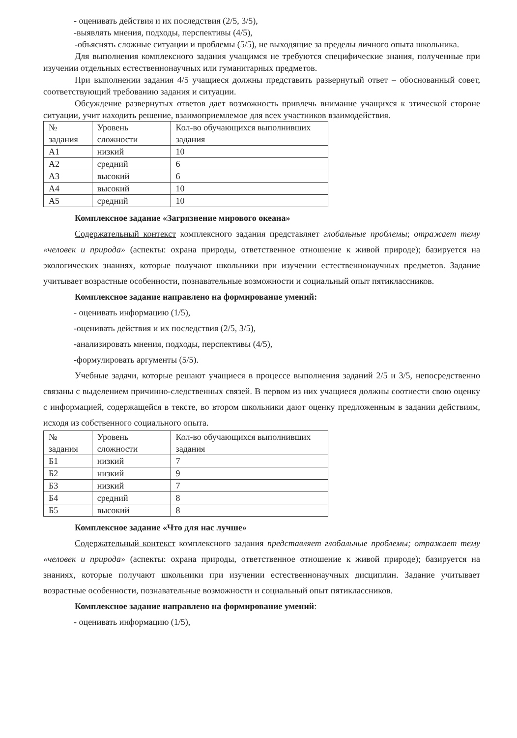- оценивать действия и их последствия (2/5, 3/5),
-выявлять мнения, подходы, перспективы (4/5),
-объяснять сложные ситуации и проблемы (5/5), не выходящие за пределы личного опыта школьника.
Для выполнения комплексного задания учащимся не требуются специфические знания, полученные при изучении отдельных естественнонаучных или гуманитарных предметов.
При выполнении задания 4/5 учащиеся должны представить развернутый ответ – обоснованный совет, соответствующий требованию задания и ситуации.
Обсуждение развернутых ответов дает возможность привлечь внимание учащихся к этической стороне ситуации, учит находить решение, взаимоприемлемое для всех участников взаимодействия.
| № задания | Уровень сложности | Кол-во обучающихся выполнивших задания |
| А1 | низкий | 10 |
| А2 | средний | 6 |
| А3 | высокий | 6 |
| А4 | высокий | 10 |
| А5 | средний | 10 |
Комплексное задание «Загрязнение мирового океана»
Содержательный контекст комплексного задания представляет глобальные проблемы; отражает тему «человек и природа» (аспекты: охрана природы, ответственное отношение к живой природе); базируется на экологических знаниях, которые получают школьники при изучении естественнонаучных предметов. Задание учитывает возрастные особенности, познавательные возможности и социальный опыт пятиклассников.
Комплексное задание направлено на формирование умений:
- оценивать информацию (1/5),
-оценивать действия и их последствия (2/5, 3/5),
-анализировать мнения, подходы, перспективы (4/5),
-формулировать аргументы (5/5).
Учебные задачи, которые решают учащиеся в процессе выполнения заданий 2/5 и 3/5, непосредственно связаны с выделением причинно-следственных связей. В первом из них учащиеся должны соотнести свою оценку с информацией, содержащейся в тексте, во втором школьники дают оценку предложенным в задании действиям, исходя из собственного социального опыта.
| № задания | Уровень сложности | Кол-во обучающихся выполнивших задания |
| Б1 | низкий | 7 |
| Б2 | низкий | 9 |
| Б3 | низкий | 7 |
| Б4 | средний | 8 |
| Б5 | высокий | 8 |
Комплексное задание «Что для нас лучше»
Содержательный контекст комплексного задания представляет глобальные проблемы; отражает тему «человек и природа» (аспекты: охрана природы, ответственное отношение к живой природе); базируется на знаниях, которые получают школьники при изучении естественнонаучных дисциплин. Задание учитывает возрастные особенности, познавательные возможности и социальный опыт пятиклассников.
Комплексное задание направлено на формирование умений:
- оценивать информацию (1/5),